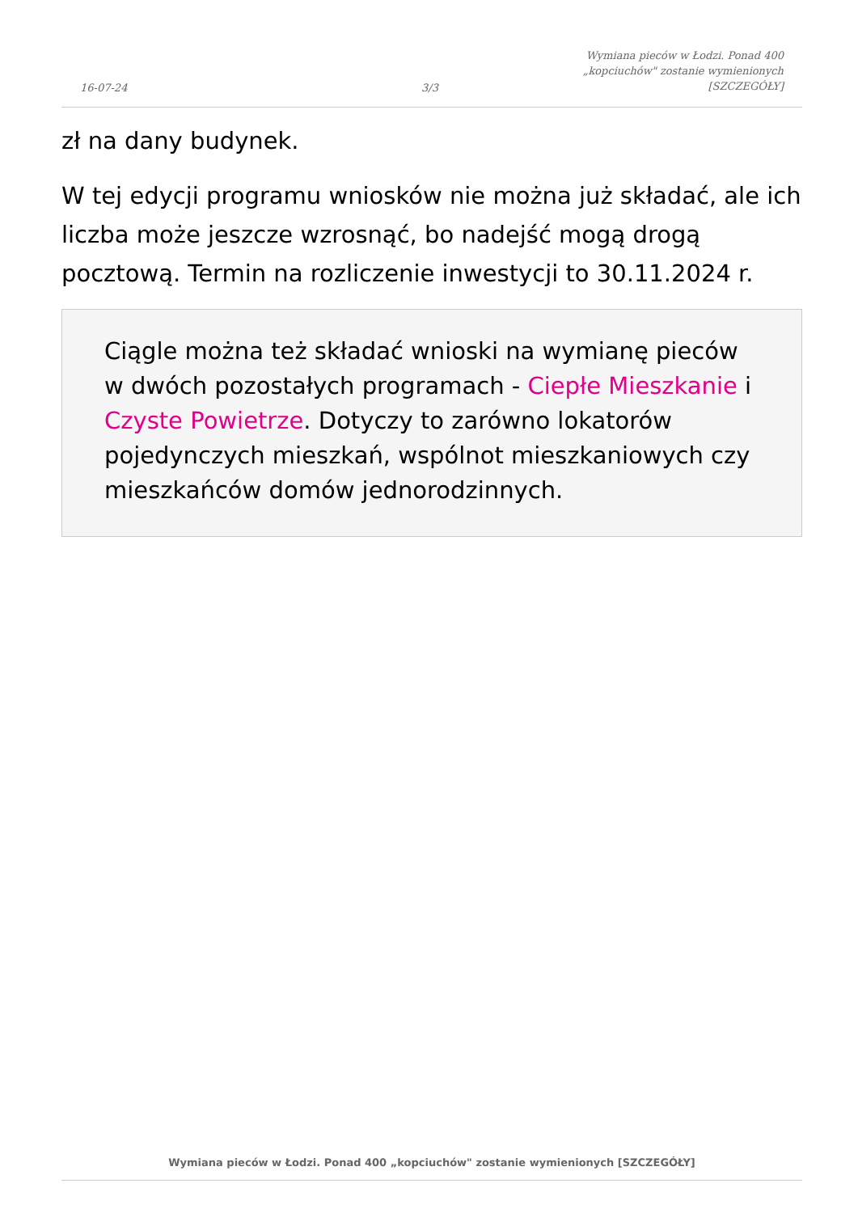16-07-24 3/3
Wymiana pieców w Łodzi. Ponad 400
„kopciuchów" zostanie wymienionych
[SZCZEGÓŁY]
zł na dany budynek.
W tej edycji programu wniosków nie można już składać, ale ich liczba może jeszcze wzrosnąć, bo nadejść mogą drogą pocztową. Termin na rozliczenie inwestycji to 30.11.2024 r.
Ciągle można też składać wnioski na wymianę pieców w dwóch pozostałych programach - Ciepłe Mieszkanie i Czyste Powietrze. Dotyczy to zarówno lokatorów pojedynczych mieszkań, wspólnot mieszkaniowych czy mieszkańców domów jednorodzinnych.
Wymiana pieców w Łodzi. Ponad 400 „kopciuchów" zostanie wymienionych [SZCZEGÓŁY]